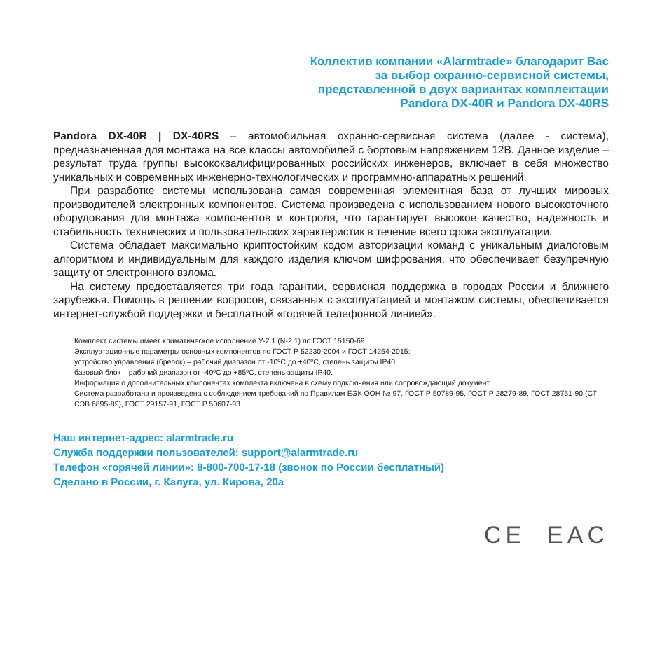Коллектив компании «Alarmtrade» благодарит Вас
за выбор охранно-сервисной системы,
представленной в двух вариантах комплектации
Pandora DX-40R и Pandora DX-40RS
Pandora DX-40R | DX-40RS – автомобильная охранно-сервисная система (далее - система), предназначенная для монтажа на все классы автомобилей с бортовым напряжением 12В. Данное изделие – результат труда группы высококвалифицированных российских инженеров, включает в себя множество уникальных и современных инженерно-технологических и программно-аппаратных решений.
При разработке системы использована самая современная элементная база от лучших мировых производителей электронных компонентов. Система произведена с использованием нового высокоточного оборудования для монтажа компонентов и контроля, что гарантирует высокое качество, надежность и стабильность технических и пользовательских характеристик в течение всего срока эксплуатации.
Система обладает максимально криптостойким кодом авторизации команд с уникальным диалоговым алгоритмом и индивидуальным для каждого изделия ключом шифрования, что обеспечивает безупречную защиту от электронного взлома.
На систему предоставляется три года гарантии, сервисная поддержка в городах России и ближнего зарубежья. Помощь в решении вопросов, связанных с эксплуатацией и монтажом системы, обеспечивается интернет-службой поддержки и бесплатной «горячей телефонной линией».
Комплект системы имеет климатическое исполнение У-2.1 (N-2.1) по ГОСТ 15150-69.
Эксплуатационные параметры основных компонентов по ГОСТ Р 52230-2004 и ГОСТ 14254-2015:
устройство управления (брелок) – рабочий диапазон от -10ºC до +40ºC, степень защиты IP40;
базовый блок – рабочий диапазон от -40ºC до +85ºC, степень защиты IP40.
Информация о дополнительных компонентах комплекта включена в схему подключения или сопровождающий документ.
Система разработана и произведена с соблюдением требований по Правилам ЕЭК ООН № 97, ГОСТ Р 50789-95, ГОСТ Р 28279-89, ГОСТ 28751-90 (СТ СЭВ 6895-89), ГОСТ 29157-91, ГОСТ Р 50607-93.
Наш интернет-адрес: alarmtrade.ru
Служба поддержки пользователей: support@alarmtrade.ru
Телефон «горячей линии»: 8-800-700-17-18 (звонок по России бесплатный)
Сделано в России, г. Калуга, ул. Кирова, 20а
CE EAC